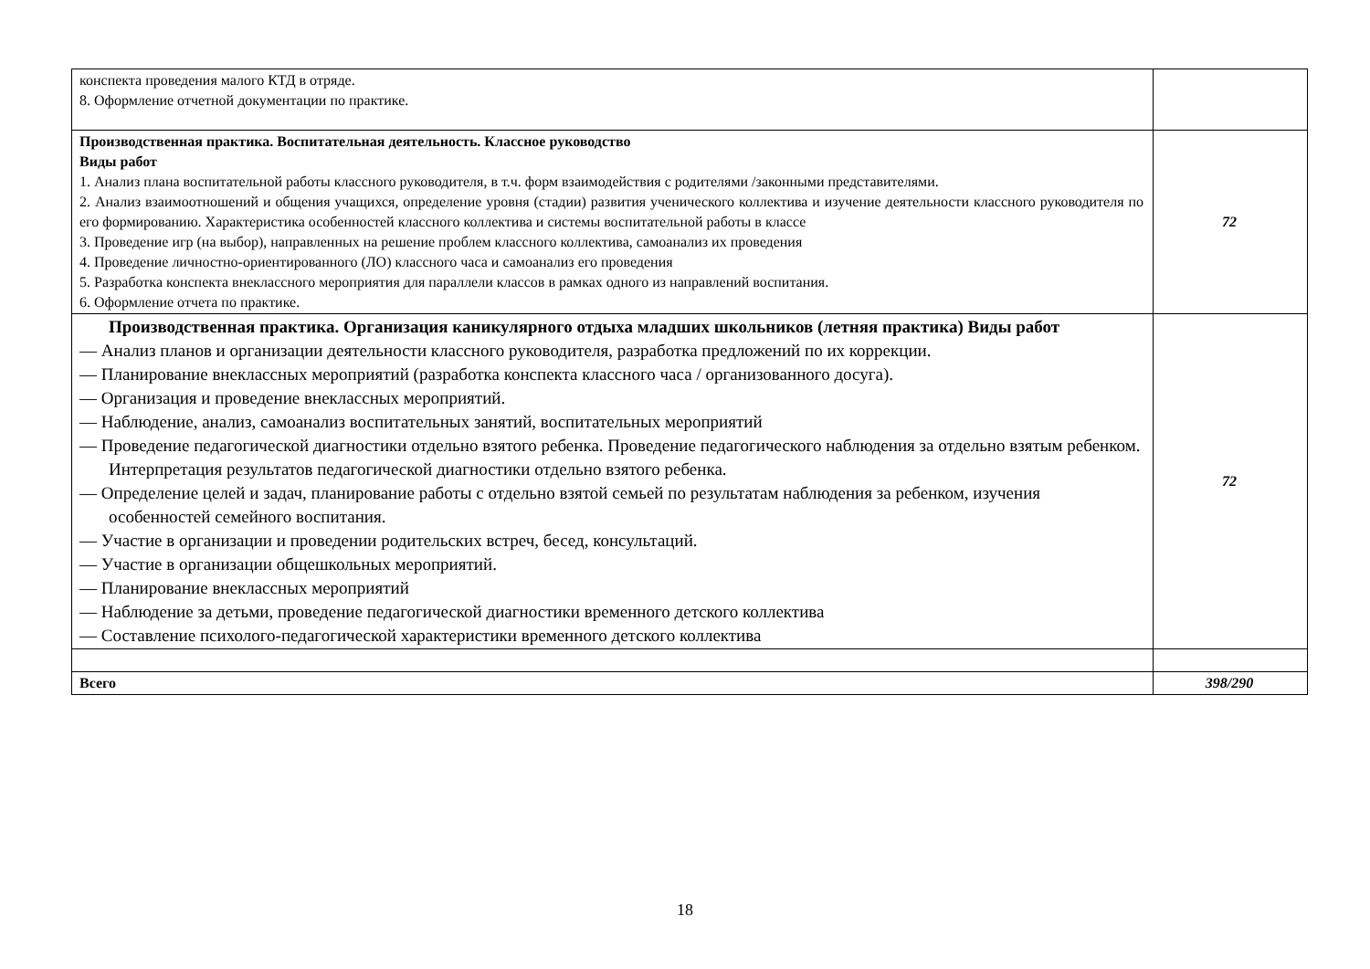| конспекта проведения малого КТД в отряде. 8. Оформление отчетной документации по практике. | |
| Производственная практика. Воспитательная деятельность. Классное руководство Виды работ 1. Анализ плана воспитательной работы классного руководителя, в т.ч. форм взаимодействия с родителями /законными представителями. 2. Анализ взаимоотношений и общения учащихся, определение уровня (стадии) развития ученического коллектива и изучение деятельности классного руководителя по его формированию. Характеристика особенностей классного коллектива и системы воспитательной работы в классе 3. Проведение игр (на выбор), направленных на решение проблем классного коллектива, самоанализ их проведения 4. Проведение личностно-ориентированного (ЛО) классного часа и самоанализ его проведения 5. Разработка конспекта внеклассного мероприятия для параллели классов в рамках одного из направлений воспитания. 6. Оформление отчета по практике. | 72 |
| Производственная практика. Организация каникулярного отдыха младших школьников (летняя практика) Виды работ — Анализ планов и организации деятельности классного руководителя, разработка предложений по их коррекции. — Планирование внеклассных мероприятий (разработка конспекта классного часа / организованного досуга). — Организация и проведение внеклассных мероприятий. — Наблюдение, анализ, самоанализ воспитательных занятий, воспитательных мероприятий — Проведение педагогической диагностики отдельно взятого ребенка. Проведение педагогического наблюдения за отдельно взятым ребенком. Интерпретация результатов педагогической диагностики отдельно взятого ребенка. — Определение целей и задач, планирование работы с отдельно взятой семьей по результатам наблюдения за ребенком, изучения особенностей семейного воспитания. — Участие в организации и проведении родительских встреч, бесед, консультаций. — Участие в организации общешкольных мероприятий. — Планирование внеклассных мероприятий — Наблюдение за детьми, проведение педагогической диагностики временного детского коллектива — Составление психолого-педагогической характеристики временного детского коллектива | 72 |
| Всего | 398/290 |
18